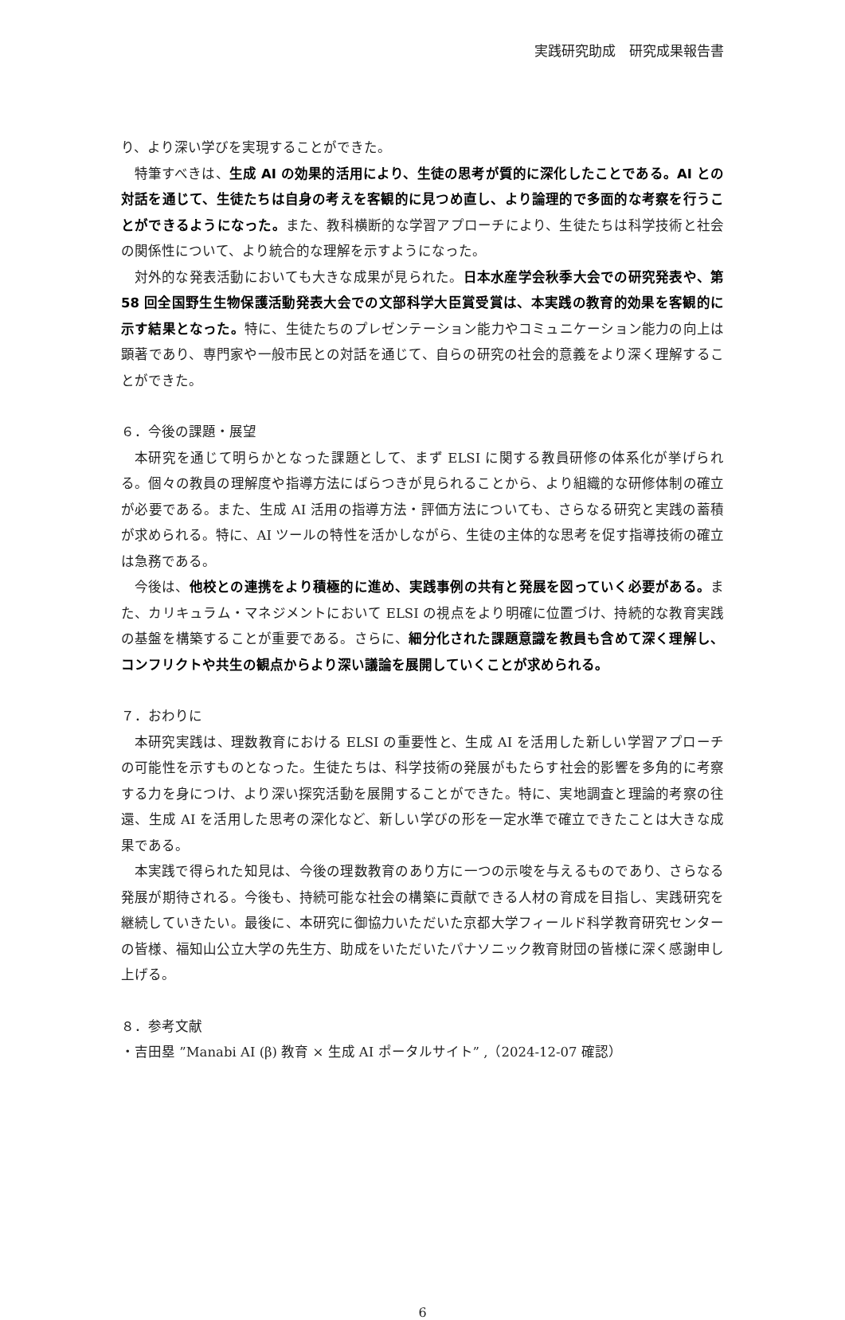実践研究助成　研究成果報告書
り、より深い学びを実現することができた。
特筆すべきは、生成 AI の効果的活用により、生徒の思考が質的に深化したことである。AI との対話を通じて、生徒たちは自身の考えを客観的に見つめ直し、より論理的で多面的な考察を行うことができるようになった。また、教科横断的な学習アプローチにより、生徒たちは科学技術と社会の関係性について、より統合的な理解を示すようになった。
対外的な発表活動においても大きな成果が見られた。日本水産学会秋季大会での研究発表や、第 58 回全国野生生物保護活動発表大会での文部科学大臣賞受賞は、本実践の教育的効果を客観的に示す結果となった。特に、生徒たちのプレゼンテーション能力やコミュニケーション能力の向上は顕著であり、専門家や一般市民との対話を通じて、自らの研究の社会的意義をより深く理解することができた。
６．今後の課題・展望
本研究を通じて明らかとなった課題として、まず ELSI に関する教員研修の体系化が挙げられる。個々の教員の理解度や指導方法にばらつきが見られることから、より組織的な研修体制の確立が必要である。また、生成 AI 活用の指導方法・評価方法についても、さらなる研究と実践の蓄積が求められる。特に、AI ツールの特性を活かしながら、生徒の主体的な思考を促す指導技術の確立は急務である。
今後は、他校との連携をより積極的に進め、実践事例の共有と発展を図っていく必要がある。また、カリキュラム・マネジメントにおいて ELSI の視点をより明確に位置づけ、持続的な教育実践の基盤を構築することが重要である。さらに、細分化された課題意識を教員も含めて深く理解し、コンフリクトや共生の観点からより深い議論を展開していくことが求められる。
７．おわりに
本研究実践は、理数教育における ELSI の重要性と、生成 AI を活用した新しい学習アプローチの可能性を示すものとなった。生徒たちは、科学技術の発展がもたらす社会的影響を多角的に考察する力を身につけ、より深い探究活動を展開することができた。特に、実地調査と理論的考察の往還、生成 AI を活用した思考の深化など、新しい学びの形を一定水準で確立できたことは大きな成果である。
本実践で得られた知見は、今後の理数教育のあり方に一つの示唆を与えるものであり、さらなる発展が期待される。今後も、持続可能な社会の構築に貢献できる人材の育成を目指し、実践研究を継続していきたい。最後に、本研究に御協力いただいた京都大学フィールド科学教育研究センターの皆様、福知山公立大学の先生方、助成をいただいたパナソニック教育財団の皆様に深く感謝申し上げる。
８．参考文献
・吉田塁 ”Manabi AI (β) 教育 × 生成 AI ポータルサイト” ,（2024-12-07 確認）
6